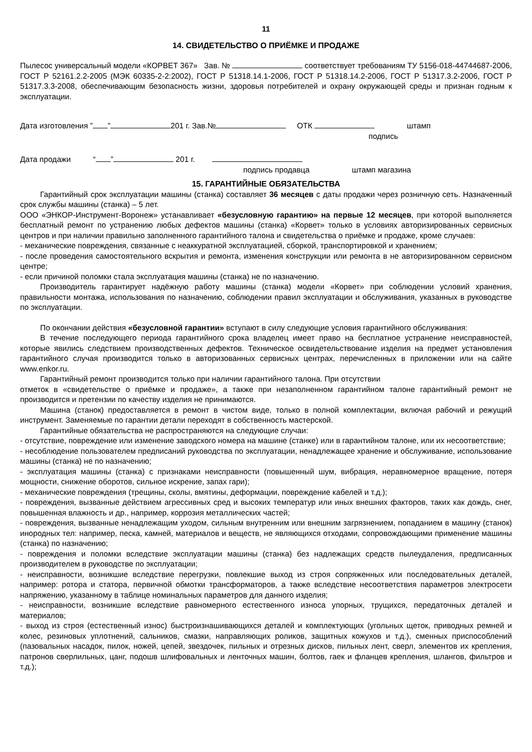11
14. СВИДЕТЕЛЬСТВО О ПРИЁМКЕ И ПРОДАЖЕ
Пылесос универсальный модели «КОРВЕТ 367» Зав. № соответствует требованиям ТУ 5156-018-44744687-2006, ГОСТ Р 52161.2.2-2005 (МЭК 60335-2-2:2002), ГОСТ Р 51318.14.1-2006, ГОСТ Р 51318.14.2-2006, ГОСТ Р 51317.3.2-2006, ГОСТ Р 51317.3.3-2008, обеспечивающим безопасность жизни, здоровья потребителей и охрану окружающей среды и признан годным к эксплуатации.
Дата изготовления ” ” 201 г. Зав.№ ОТК штамп
подпись
Дата продажи “ ” 201 г.
подпись продавца штамп магазина
15. ГАРАНТИЙНЫЕ ОБЯЗАТЕЛЬСТВА
Гарантийный срок эксплуатации машины (станка) составляет 36 месяцев с даты продажи через розничную сеть. Назначенный срок службы машины (станка) – 5 лет.
ООО «ЭНКОР-Инструмент-Воронеж» устанавливает «безусловную гарантию» на первые 12 месяцев, при которой выполняется бесплатный ремонт по устранению любых дефектов машины (станка) «Корвет» только в условиях авторизированных сервисных центров и при наличии правильно заполненного гарантийного талона и свидетельства о приёмке и продаже, кроме случаев:
- механические повреждения, связанные с неаккуратной эксплуатацией, сборкой, транспортировкой и хранением;
- после проведения самостоятельного вскрытия и ремонта, изменения конструкции или ремонта в не авторизированном сервисном центре;
- если причиной поломки стала эксплуатация машины (станка) не по назначению.
Производитель гарантирует надёжную работу машины (станка) модели «Корвет» при соблюдении условий хранения, правильности монтажа, использования по назначению, соблюдении правил эксплуатации и обслуживания, указанных в руководстве по эксплуатации.
По окончании действия «безусловной гарантии» вступают в силу следующие условия гарантийного обслуживания:
В течение последующего периода гарантийного срока владелец имеет право на бесплатное устранение неисправностей, которые явились следствием производственных дефектов. Техническое освидетельствование изделия на предмет установления гарантийного случая производится только в авторизованных сервисных центрах, перечисленных в приложении или на сайте www.enkor.ru.
Гарантийный ремонт производится только при наличии гарантийного талона. При отсутствии
отметок в «свидетельстве о приёмке и продаже», а также при незаполненном гарантийном талоне гарантийный ремонт не производится и претензии по качеству изделия не принимаются.
Машина (станок) предоставляется в ремонт в чистом виде, только в полной комплектации, включая рабочий и режущий инструмент. Заменяемые по гарантии детали переходят в собственность мастерской.
Гарантийные обязательства не распространяются на следующие случаи:
- отсутствие, повреждение или изменение заводского номера на машине (станке) или в гарантийном талоне, или их несоответствие;
- несоблюдение пользователем предписаний руководства по эксплуатации, ненадлежащее хранение и обслуживание, использование машины (станка) не по назначению;
- эксплуатация машины (станка) с признаками неисправности (повышенный шум, вибрация, неравномерное вращение, потеря мощности, снижение оборотов, сильное искрение, запах гари);
- механические повреждения (трещины, сколы, вмятины, деформации, повреждение кабелей и т.д.);
- повреждения, вызванные действием агрессивных сред и высоких температур или иных внешних факторов, таких как дождь, снег, повышенная влажность и др., например, коррозия металлических частей;
- повреждения, вызванные ненадлежащим уходом, сильным внутренним или внешним загрязнением, попаданием в машину (станок) инородных тел: например, песка, камней, материалов и веществ, не являющихся отходами, сопровождающими применение машины (станка) по назначению;
- повреждения и поломки вследствие эксплуатации машины (станка) без надлежащих средств пылеудаления, предписанных производителем в руководстве по эксплуатации;
- неисправности, возникшие вследствие перегрузки, повлекшие выход из строя сопряженных или последовательных деталей, например: ротора и статора, первичной обмотки трансформаторов, а также вследствие несоответствия параметров электросети напряжению, указанному в таблице номинальных параметров для данного изделия;
- неисправности, возникшие вследствие равномерного естественного износа упорных, трущихся, передаточных деталей и материалов;
- выход из строя (естественный износ) быстроизнашивающихся деталей и комплектующих (угольных щеток, приводных ремней и колес, резиновых уплотнений, сальников, смазки, направляющих роликов, защитных кожухов и т.д.), сменных приспособлений (пазовальных насадок, пилок, ножей, цепей, звездочек, пильных и отрезных дисков, пильных лент, сверл, элементов их крепления, патронов сверлильных, цанг, подошв шлифовальных и ленточных машин, болтов, гаек и фланцев крепления, шлангов, фильтров и т.д.);